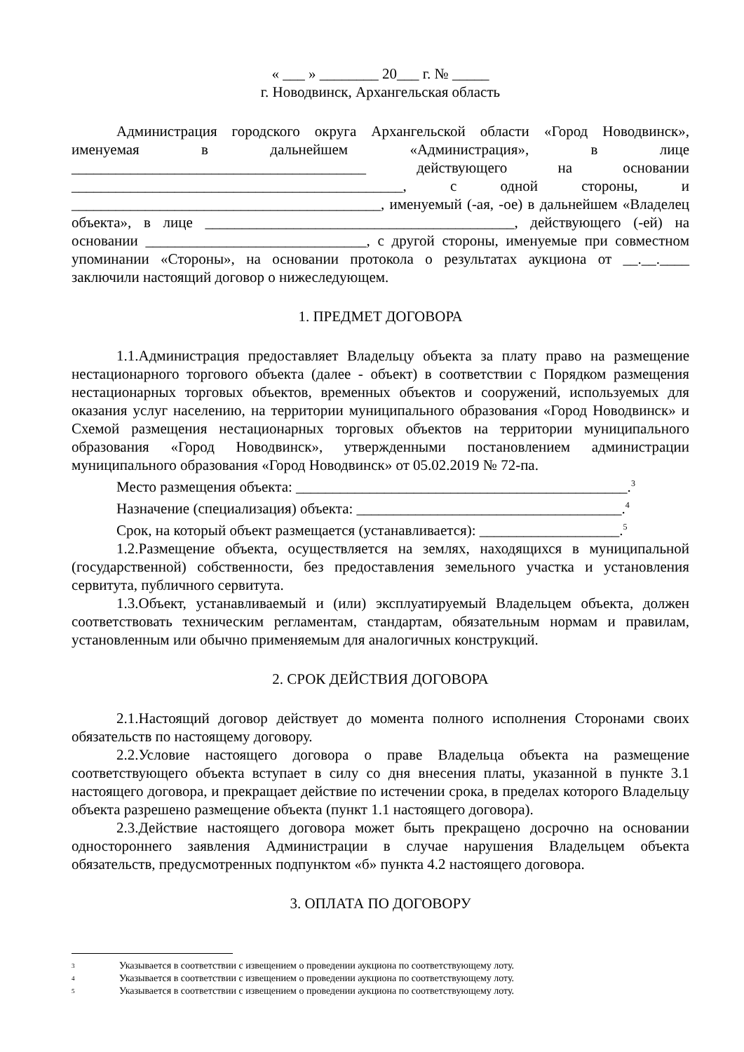« ___ » ________ 20___ г. № _____
г. Новодвинск, Архангельская область
Администрация городского округа Архангельской области «Город Новодвинск», именуемая в дальнейшем «Администрация», в лице ________________________________________ действующего на основании _____________________________________________, с одной стороны, и __________________________________________, именуемый (-ая, -ое) в дальнейшем «Владелец объекта», в лице __________________________________________, действующего (-ей) на основании ______________________________, с другой стороны, именуемые при совместном упоминании «Стороны», на основании протокола о результатах аукциона от __.__.____ заключили настоящий договор о нижеследующем.
1. ПРЕДМЕТ ДОГОВОРА
1.1.Администрация предоставляет Владельцу объекта за плату право на размещение нестационарного торгового объекта (далее - объект) в соответствии с Порядком размещения нестационарных торговых объектов, временных объектов и сооружений, используемых для оказания услуг населению, на территории муниципального образования «Город Новодвинск» и Схемой размещения нестационарных торговых объектов на территории муниципального образования «Город Новодвинск», утвержденными постановлением администрации муниципального образования «Город Новодвинск» от 05.02.2019 № 72-па.
Место размещения объекта: _____________________________________________.<sup>3</sup>
Назначение (специализация) объекта: ____________________________________.<sup>4</sup>
Срок, на который объект размещается (устанавливается): ___________________.<sup>5</sup>
1.2.Размещение объекта, осуществляется на землях, находящихся в муниципальной (государственной) собственности, без предоставления земельного участка и установления сервитута, публичного сервитута.
1.3.Объект, устанавливаемый и (или) эксплуатируемый Владельцем объекта, должен соответствовать техническим регламентам, стандартам, обязательным нормам и правилам, установленным или обычно применяемым для аналогичных конструкций.
2. СРОК ДЕЙСТВИЯ ДОГОВОРА
2.1.Настоящий договор действует до момента полного исполнения Сторонами своих обязательств по настоящему договору.
2.2.Условие настоящего договора о праве Владельца объекта на размещение соответствующего объекта вступает в силу со дня внесения платы, указанной в пункте 3.1 настоящего договора, и прекращает действие по истечении срока, в пределах которого Владельцу объекта разрешено размещение объекта (пункт 1.1 настоящего договора).
2.3.Действие настоящего договора может быть прекращено досрочно на основании одностороннего заявления Администрации в случае нарушения Владельцем объекта обязательств, предусмотренных подпунктом «б» пункта 4.2 настоящего договора.
3. ОПЛАТА ПО ДОГОВОРУ
3 Указывается в соответствии с извещением о проведении аукциона по соответствующему лоту.
4 Указывается в соответствии с извещением о проведении аукциона по соответствующему лоту.
5 Указывается в соответствии с извещением о проведении аукциона по соответствующему лоту.